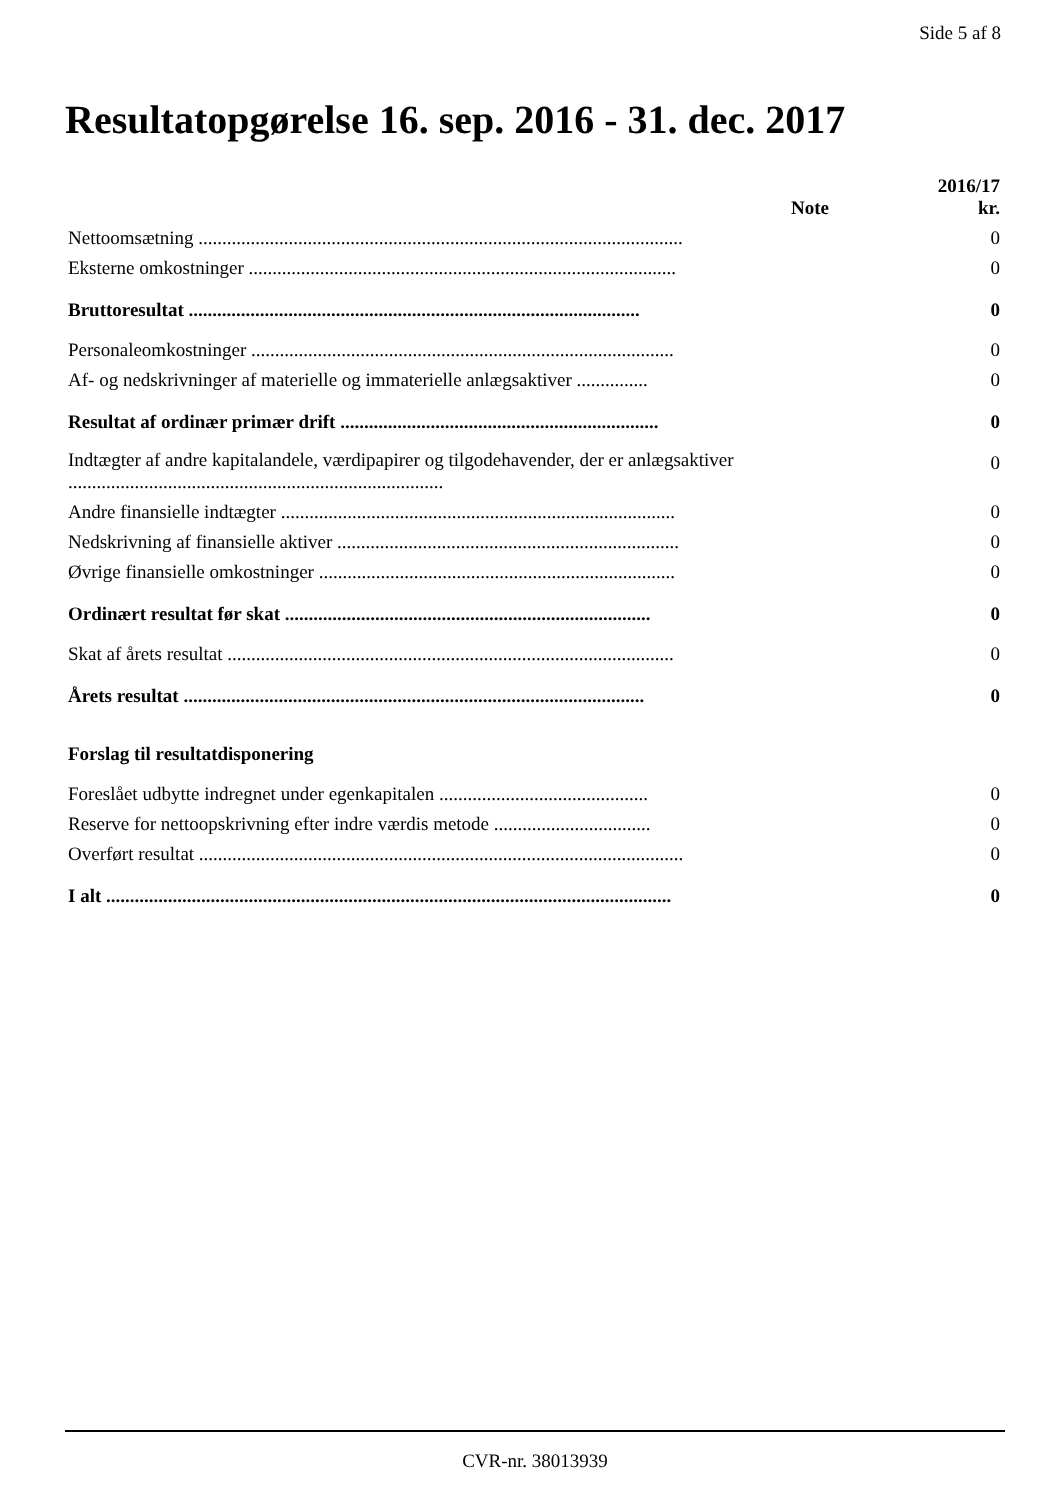Side 5 af 8
Resultatopgørelse 16. sep. 2016 - 31. dec. 2017
| | Note | 2016/17 kr. |
| --- | --- | --- |
| Nettoomsætning ...................................................................................................... | | 0 |
| Eksterne omkostninger .......................................................................................... | | 0 |
| Bruttoresultat ............................................................................................... | | 0 |
| Personaleomkostninger ......................................................................................... | | 0 |
| Af- og nedskrivninger af materielle og immaterielle anlægsaktiver ............... | | 0 |
| Resultat af ordinær primær drift ................................................................... | | 0 |
| Indtægter af andre kapitalandele, værdipapirer og tilgodehavender, der er anlægsaktiver ............................................................................... | | 0 |
| Andre finansielle indtægter ................................................................................... | | 0 |
| Nedskrivning af finansielle aktiver ........................................................................ | | 0 |
| Øvrige finansielle omkostninger ........................................................................... | | 0 |
| Ordinært resultat før skat ............................................................................. | | 0 |
| Skat af årets resultat .............................................................................................. | | 0 |
| Årets resultat ................................................................................................. | | 0 |
| Forslag til resultatdisponering | | |
| Foreslået udbytte indregnet under egenkapitalen ............................................ | | 0 |
| Reserve for nettoopskrivning efter indre værdis metode ................................. | | 0 |
| Overført resultat ...................................................................................................... | | 0 |
| I alt ....................................................................................................................... | | 0 |
CVR-nr. 38013939